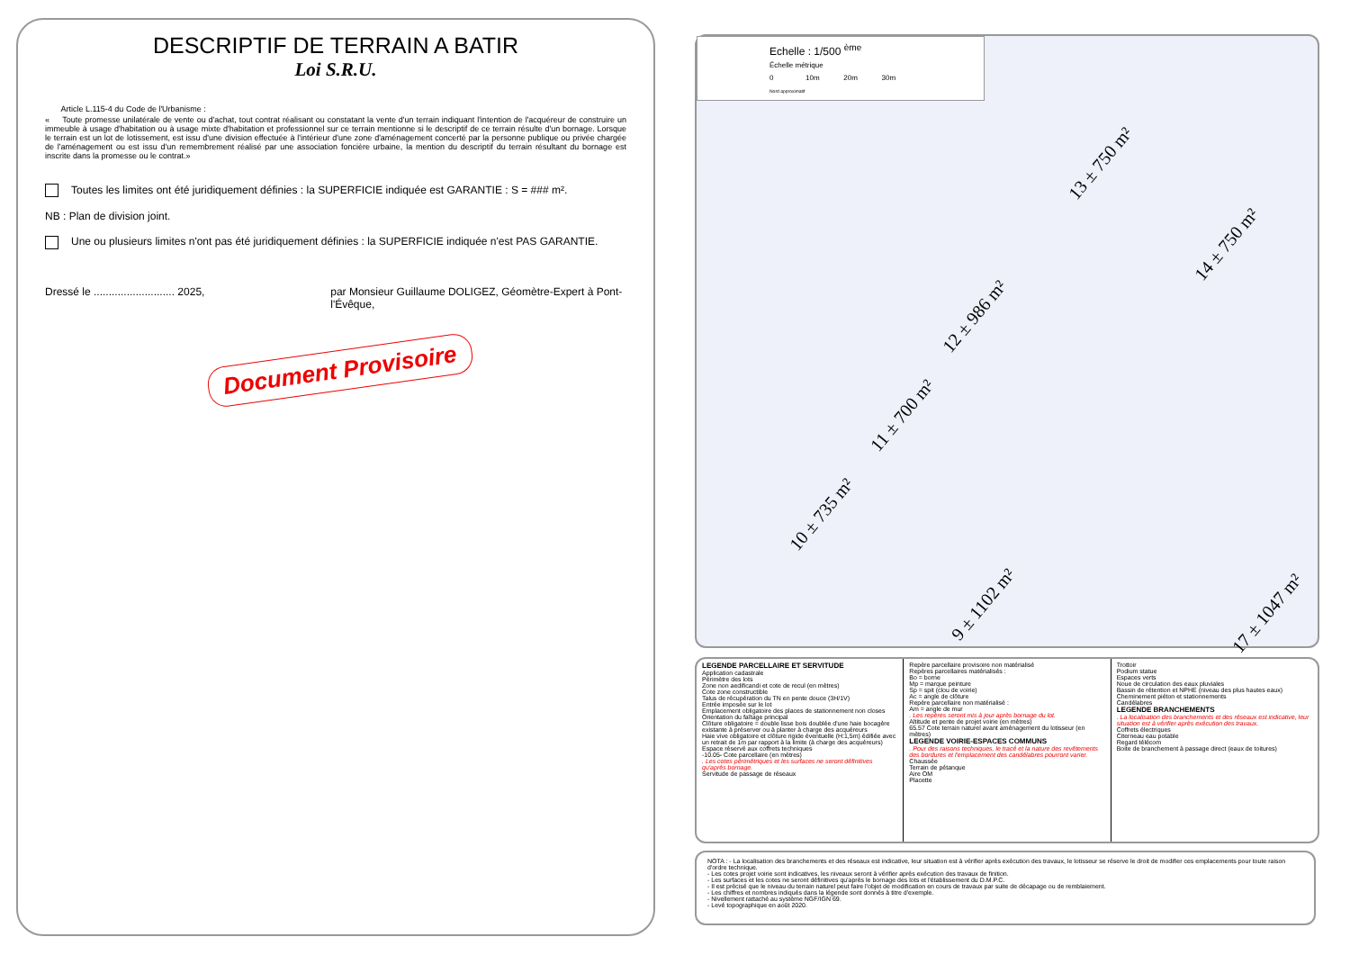DESCRIPTIF DE TERRAIN A BATIR
Loi S.R.U.
Article L.115-4 du Code de l'Urbanisme :
« Toute promesse unilatérale de vente ou d'achat, tout contrat réalisant ou constatant la vente d'un terrain indiquant l'intention de l'acquéreur de construire un immeuble à usage d'habitation ou à usage mixte d'habitation et professionnel sur ce terrain mentionne si le descriptif de ce terrain résulte d'un bornage. Lorsque le terrain est un lot de lotissement, est issu d'une division effectuée à l'intérieur d'une zone d'aménagement concerté par la personne publique ou privée chargée de l'aménagement ou est issu d'un remembrement réalisé par une association foncière urbaine, la mention du descriptif du terrain résultant du bornage est inscrite dans la promesse ou le contrat.»
Toutes les limites ont été juridiquement définies : la SUPERFICIE indiquée est GARANTIE : S = ### m².
NB : Plan de division joint.
Une ou plusieurs limites n'ont pas été juridiquement définies : la SUPERFICIE indiquée n'est PAS GARANTIE.
Dressé le ........................... 2025, par Monsieur Guillaume DOLIGEZ, Géomètre-Expert à Pont-l'Évêque,
Document Provisoire
Echelle : 1/500 <sup>ème</sup>
Échelle métrique
0 10m 20m 30m
Nord approximatif
13 ± 750 m²
14 ± 750 m²
12 ± 986 m²
11 ± 700 m²
10 ± 735 m²
9 ± 1102 m² 17 ± 1047 m²
LEGENDE PARCELLAIRE ET SERVITUDE
Application cadastrale
Périmètre des lots
Zone non aedificandi et cote de recul (en mètres)
Cote zone constructible
Talus de récupération du TN en pente douce (3H/1V)
Entrée imposée sur le lot
Emplacement obligatoire des places de stationnement non closes
Orientation du faîtage principal
Clôture obligatoire = double lisse bois doublée d'une haie bocagère existante à préserver ou à planter à charge des acquéreurs
Haie vive obligatoire et clôture rigide éventuelle (H:1,5m) édifiée avec un retrait de 1m par rapport à la limite (à charge des acquéreurs)
Espace réservé aux coffrets techniques
-10.05- Cote parcellaire (en mètres)
. Les cotes périmétriques et les surfaces ne seront définitives qu'après bornage.
Servitude de passage de réseaux
Repère parcellaire provisoire non matérialisé
Repères parcellaires matérialisés :
Bo = borne
Mp = marque peinture
Sp = spit (clou de voirie)
Ac = angle de clôture
Repère parcellaire non matérialisé :
Am = angle de mur
. Les repères seront mis à jour après bornage du lot.
Altitude et pente de projet voirie (en mètres)
65.57 Cote terrain naturel avant aménagement du lotisseur (en mètres)
LEGENDE VOIRIE-ESPACES COMMUNS
. Pour des raisons techniques, le tracé et la nature des revêtements des bordures et l'emplacement des candélabres pourront varier.
Chaussée
Terrain de pétanque
Aire OM
Placette
Trottoir
Podium statue
Espaces verts
Noue de circulation des eaux pluviales
Bassin de rétention et NPHE (niveau des plus hautes eaux)
Cheminement piéton et stationnements
Candélabres
LEGENDE BRANCHEMENTS
. La localisation des branchements et des réseaux est indicative, leur situation est à vérifier après exécution des travaux.
Coffrets électriques
Citerneau eau potable
Regard télécom
Boite de branchement à passage direct (eaux de toitures)
NOTA : - La localisation des branchements et des réseaux est indicative, leur situation est à vérifier après exécution des travaux, le lotisseur se réserve le droit de modifier ces emplacements pour toute raison d'ordre technique.
- Les cotes projet voirie sont indicatives, les niveaux seront à vérifier après exécution des travaux de finition.
- Les surfaces et les cotes ne seront définitives qu'après le bornage des lots et l'établissement du D.M.P.C.
- Il est précisé que le niveau du terrain naturel peut faire l'objet de modification en cours de travaux par suite de décapage ou de remblaiement.
- Les chiffres et nombres indiqués dans la légende sont donnés à titre d'exemple.
- Nivellement rattaché au système NGF/IGN 69.
- Levé topographique en août 2020.